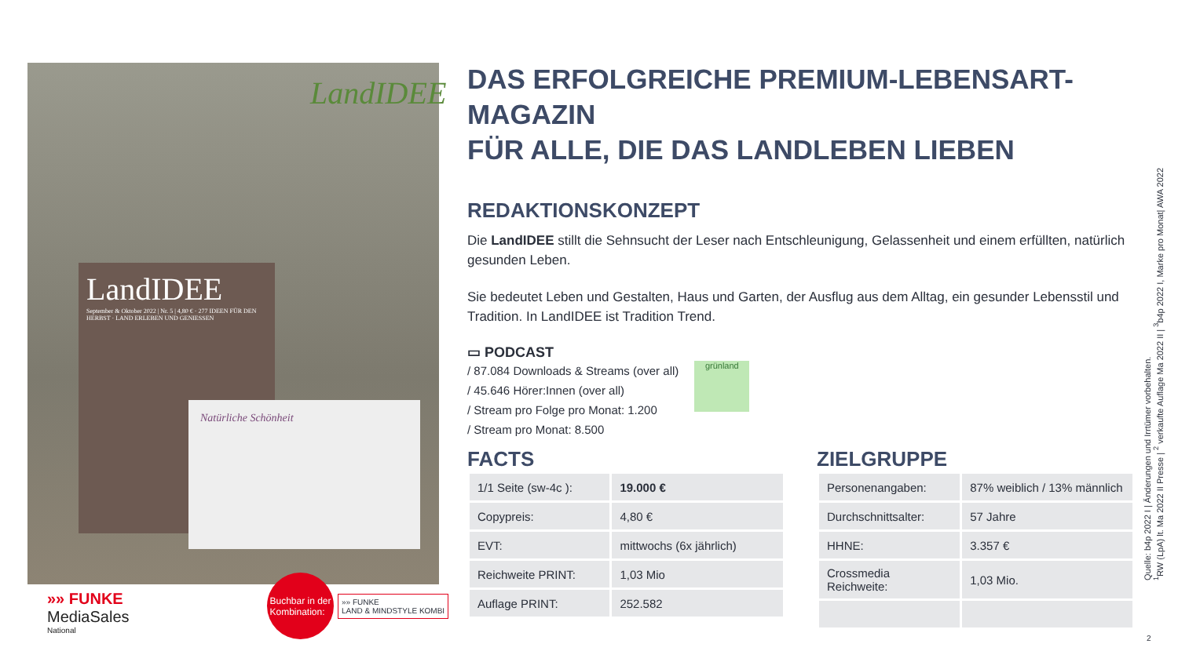LandIDEE
LandIDEE
September & Oktober 2022 | Nr. 5 | 4,80 € · 277 IDEEN FÜR DEN HERBST · LAND ERLEBEN UND GENIESSEN
Natürliche Schönheit
»» FUNKE
MediaSales
National
Buchbar in der
Kombination:
»» FUNKE
LAND & MINDSTYLE KOMBI
DAS ERFOLGREICHE PREMIUM-LEBENSART-MAGAZIN
FÜR ALLE, DIE DAS LANDLEBEN LIEBEN
REDAKTIONSKONZEPT
Die LandIDEE stillt die Sehnsucht der Leser nach Entschleunigung, Gelassenheit und einem erfüllten, natürlich gesunden Leben.
Sie bedeutet Leben und Gestalten, Haus und Garten, der Ausflug aus dem Alltag, ein gesunder Lebensstil und Tradition. In LandIDEE ist Tradition Trend.
▭ PODCAST
/ 87.084 Downloads & Streams (over all)
/ 45.646 Hörer:Innen (over all)
/ Stream pro Folge pro Monat: 1.200
/ Stream pro Monat: 8.500
grünland
FACTS
| 1/1 Seite (sw-4c ): | 19.000 € |
| Copypreis: | 4,80 € |
| EVT: | mittwochs (6x jährlich) |
| Reichweite PRINT: | 1,03 Mio |
| Auflage PRINT: | 252.582 |
ZIELGRUPPE
| Personenangaben: | 87% weiblich / 13% männlich |
| Durchschnittsalter: | 57 Jahre |
| HHNE: | 3.357 € |
| Crossmedia Reichweite: | 1,03 Mio. |
Quelle: b4p 2022 I | Änderungen und Irrtümer vorbehalten.
<sup>1</sup> RW (LpA) lt. Ma 2022 II Presse | <sup>2</sup> verkaufte Auflage Ma 2022 II | <sup>3</sup>b4p 2022 I, Marke pro Monat| AWA 2022
2